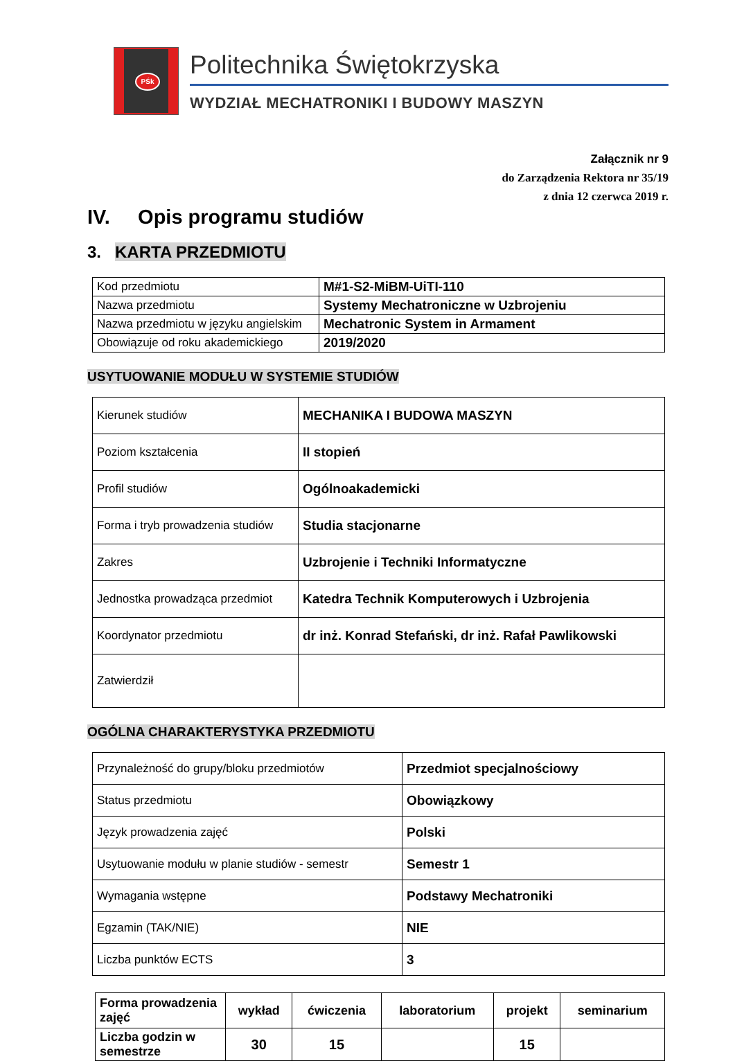PŚk
Politechnika Świętokrzyska
WYDZIAŁ MECHATRONIKI I BUDOWY MASZYN
Załącznik nr 9
do Zarządzenia Rektora nr 35/19
z dnia 12 czerwca 2019 r.
IV. Opis programu studiów
3. KARTA PRZEDMIOTU
| Kod przedmiotu | M#1-S2-MiBM-UiTI-110 |
| Nazwa przedmiotu | Systemy Mechatroniczne w Uzbrojeniu |
| Nazwa przedmiotu w języku angielskim | Mechatronic System in Armament |
| Obowiązuje od roku akademickiego | 2019/2020 |
USYTUOWANIE MODUŁU W SYSTEMIE STUDIÓW
| Kierunek studiów | MECHANIKA I BUDOWA MASZYN |
| Poziom kształcenia | II stopień |
| Profil studiów | Ogólnoakademicki |
| Forma i tryb prowadzenia studiów | Studia stacjonarne |
| Zakres | Uzbrojenie i Techniki Informatyczne |
| Jednostka prowadząca przedmiot | Katedra Technik Komputerowych i Uzbrojenia |
| Koordynator przedmiotu | dr inż. Konrad Stefański, dr inż. Rafał Pawlikowski |
| Zatwierdził | |
OGÓLNA CHARAKTERYSTYKA PRZEDMIOTU
| Przynależność do grupy/bloku przedmiotów | Przedmiot specjalnościowy |
| Status przedmiotu | Obowiązkowy |
| Język prowadzenia zajęć | Polski |
| Usytuowanie modułu w planie studiów - semestr | Semestr 1 |
| Wymagania wstępne | Podstawy Mechatroniki |
| Egzamin (TAK/NIE) | NIE |
| Liczba punktów ECTS | 3 |
| Forma prowadzenia zajęć | wykład | ćwiczenia | laboratorium | projekt | seminarium |
| Liczba godzin w semestrze | 30 | 15 | | 15 | |